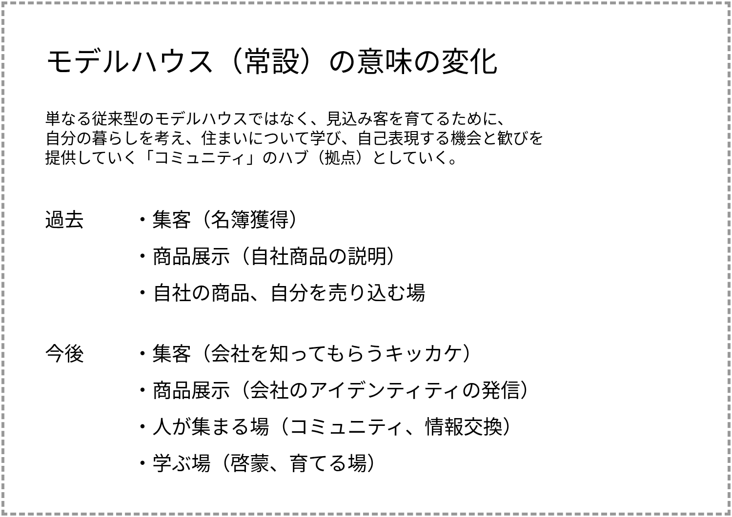モデルハウス（常設）の意味の変化
単なる従来型のモデルハウスではなく、見込み客を育てるために、
自分の暮らしを考え、住まいについて学び、自己表現する機会と歓びを
提供していく「コミュニティ」のハブ（拠点）としていく。
過去 ・集客（名簿獲得）
・商品展示（自社商品の説明）
・自社の商品、自分を売り込む場
今後 ・集客（会社を知ってもらうキッカケ）
・商品展示（会社のアイデンティティの発信）
・人が集まる場（コミュニティ、情報交換）
・学ぶ場（啓蒙、育てる場）